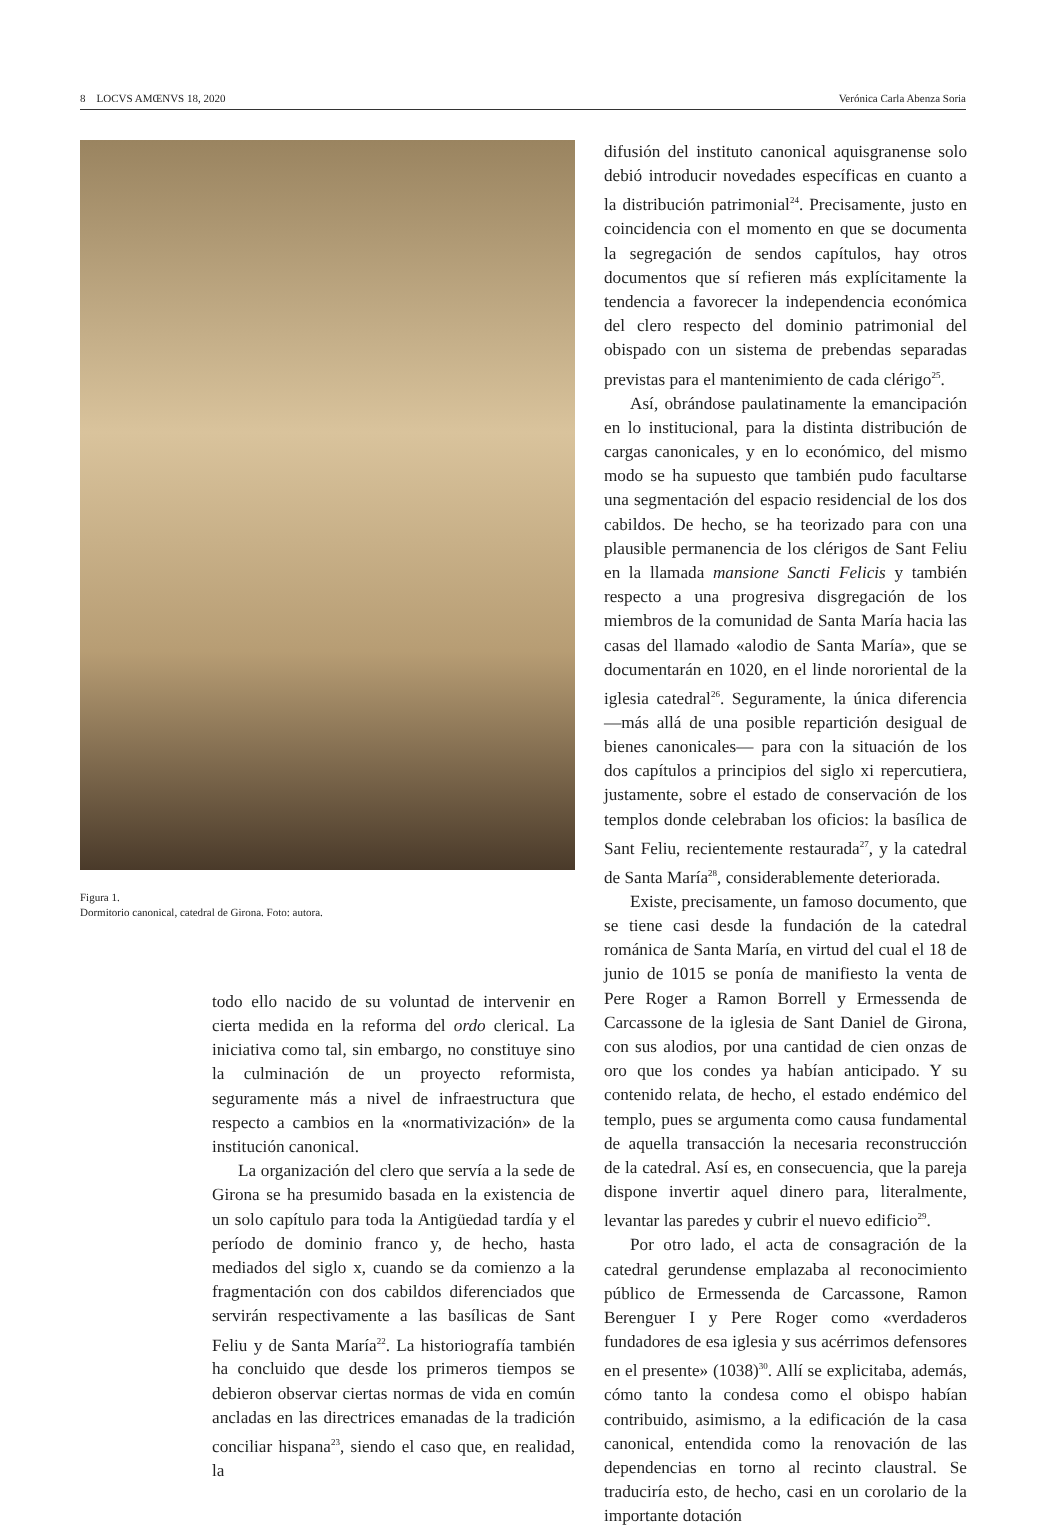8 LOCVS AMŒNVS 18, 2020 Verónica Carla Abenza Soria
Figura 1.
Dormitorio canonical, catedral de Girona. Foto: autora.
todo ello nacido de su voluntad de intervenir en cierta medida en la reforma del ordo clerical. La iniciativa como tal, sin embargo, no constituye sino la culminación de un proyecto reformista, seguramente más a nivel de infraestructura que respecto a cambios en la «normativización» de la institución canonical.
La organización del clero que servía a la sede de Girona se ha presumido basada en la existencia de un solo capítulo para toda la Antigüedad tardía y el período de dominio franco y, de hecho, hasta mediados del siglo x, cuando se da comienzo a la fragmentación con dos cabildos diferenciados que servirán respectivamente a las basílicas de Sant Feliu y de Santa María<sup>22</sup>. La historiografía también ha concluido que desde los primeros tiempos se debieron observar ciertas normas de vida en común ancladas en las directrices emanadas de la tradición conciliar hispana<sup>23</sup>, siendo el caso que, en realidad, la
difusión del instituto canonical aquisgranense solo debió introducir novedades específicas en cuanto a la distribución patrimonial<sup>24</sup>. Precisamente, justo en coincidencia con el momento en que se documenta la segregación de sendos capítulos, hay otros documentos que sí refieren más explícitamente la tendencia a favorecer la independencia económica del clero respecto del dominio patrimonial del obispado con un sistema de prebendas separadas previstas para el mantenimiento de cada clérigo<sup>25</sup>.
Así, obrándose paulatinamente la emancipación en lo institucional, para la distinta distribución de cargas canonicales, y en lo económico, del mismo modo se ha supuesto que también pudo facultarse una segmentación del espacio residencial de los dos cabildos. De hecho, se ha teorizado para con una plausible permanencia de los clérigos de Sant Feliu en la llamada mansione Sancti Felicis y también respecto a una progresiva disgregación de los miembros de la comunidad de Santa María hacia las casas del llamado «alodio de Santa María», que se documentarán en 1020, en el linde nororiental de la iglesia catedral<sup>26</sup>. Seguramente, la única diferencia —más allá de una posible repartición desigual de bienes canonicales— para con la situación de los dos capítulos a principios del siglo xi repercutiera, justamente, sobre el estado de conservación de los templos donde celebraban los oficios: la basílica de Sant Feliu, recientemente restaurada<sup>27</sup>, y la catedral de Santa María<sup>28</sup>, considerablemente deteriorada.
Existe, precisamente, un famoso documento, que se tiene casi desde la fundación de la catedral románica de Santa María, en virtud del cual el 18 de junio de 1015 se ponía de manifiesto la venta de Pere Roger a Ramon Borrell y Ermessenda de Carcassone de la iglesia de Sant Daniel de Girona, con sus alodios, por una cantidad de cien onzas de oro que los condes ya habían anticipado. Y su contenido relata, de hecho, el estado endémico del templo, pues se argumenta como causa fundamental de aquella transacción la necesaria reconstrucción de la catedral. Así es, en consecuencia, que la pareja dispone invertir aquel dinero para, literalmente, levantar las paredes y cubrir el nuevo edificio<sup>29</sup>.
Por otro lado, el acta de consagración de la catedral gerundense emplazaba al reconocimiento público de Ermessenda de Carcassone, Ramon Berenguer I y Pere Roger como «verdaderos fundadores de esa iglesia y sus acérrimos defensores en el presente» (1038)<sup>30</sup>. Allí se explicitaba, además, cómo tanto la condesa como el obispo habían contribuido, asimismo, a la edificación de la casa canonical, entendida como la renovación de las dependencias en torno al recinto claustral. Se traduciría esto, de hecho, casi en un corolario de la importante dotación